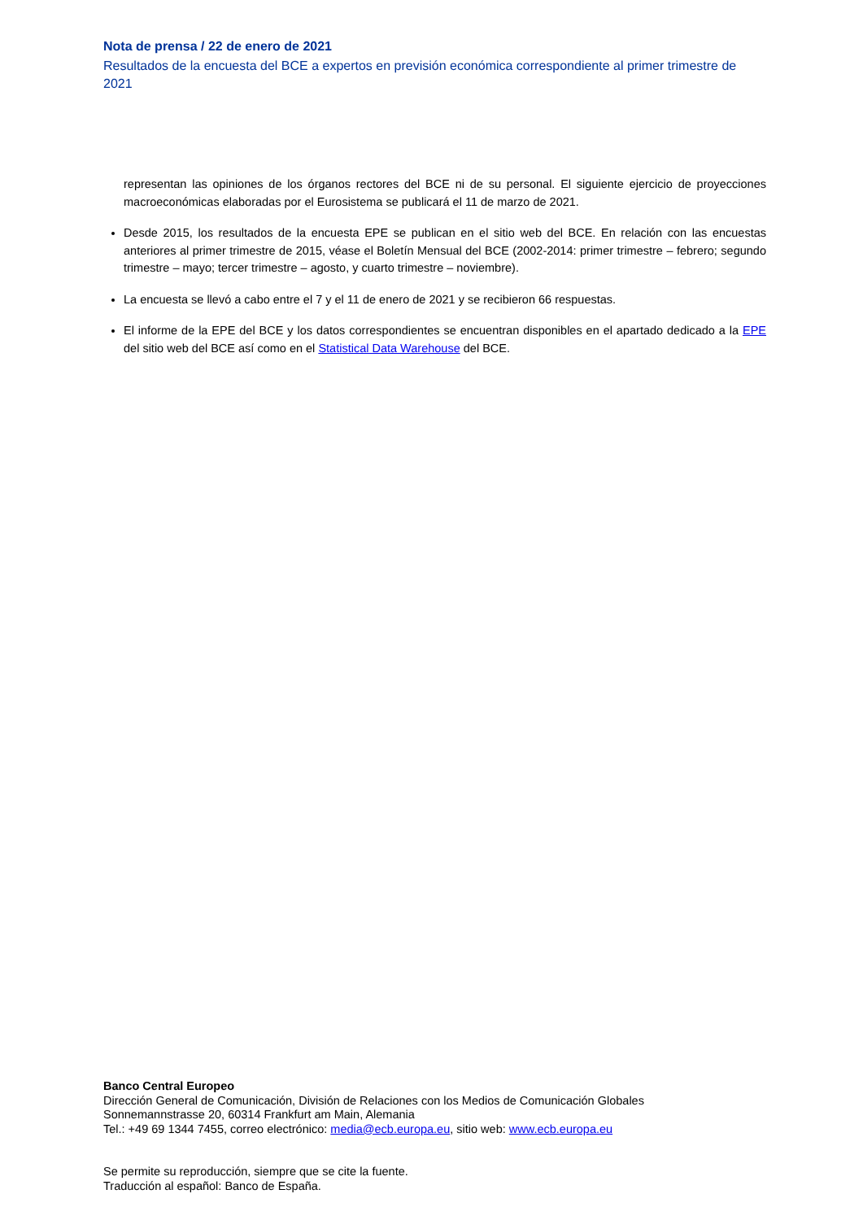Nota de prensa / 22 de enero de 2021
Resultados de la encuesta del BCE a expertos en previsión económica correspondiente al primer trimestre de 2021
representan las opiniones de los órganos rectores del BCE ni de su personal. El siguiente ejercicio de proyecciones macroeconómicas elaboradas por el Eurosistema se publicará el 11 de marzo de 2021.
Desde 2015, los resultados de la encuesta EPE se publican en el sitio web del BCE. En relación con las encuestas anteriores al primer trimestre de 2015, véase el Boletín Mensual del BCE (2002-2014: primer trimestre – febrero; segundo trimestre – mayo; tercer trimestre – agosto, y cuarto trimestre – noviembre).
La encuesta se llevó a cabo entre el 7 y el 11 de enero de 2021 y se recibieron 66 respuestas.
El informe de la EPE del BCE y los datos correspondientes se encuentran disponibles en el apartado dedicado a la EPE del sitio web del BCE así como en el Statistical Data Warehouse del BCE.
Banco Central Europeo
Dirección General de Comunicación, División de Relaciones con los Medios de Comunicación Globales
Sonnemannstrasse 20, 60314 Frankfurt am Main, Alemania
Tel.: +49 69 1344 7455, correo electrónico: media@ecb.europa.eu, sitio web: www.ecb.europa.eu
Se permite su reproducción, siempre que se cite la fuente.
Traducción al español: Banco de España.